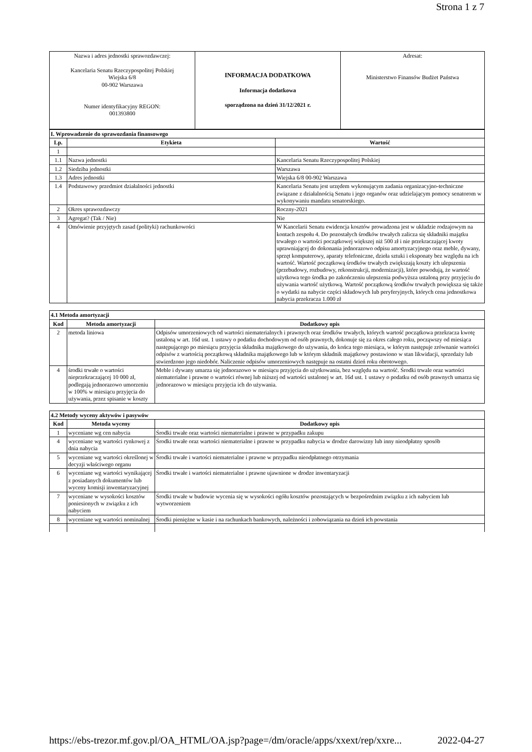Strona 1 z 7
| Nazwa i adres jednostki sprawozdawczej: Kancelaria Senatu Rzeczypospolitej Polskiej Wiejska 6/8 00-902 Warszawa Numer identyfikacyjny REGON: 001393800 | INFORMACJA DODATKOWA Informacja dodatkowa sporządzona na dzień 31/12/2021 r. | Adresat: Ministerstwo Finansów Budżet Państwa |
| I. Wprowadzenie do sprawozdania finansowego | | |
| Lp. | Etykieta | Wartość |
| 1 | | |
| 1.1 | Nazwa jednostki | Kancelaria Senatu Rzeczypospolitej Polskiej |
| 1.2 | Siedziba jednostki | Warszawa |
| 1.3 | Adres jednostki | Wiejska 6/8 00-902 Warszawa |
| 1.4 | Podstawowy przedmiot działalności jednostki | Kancelaria Senatu jest urzędem wykonującym zadania organizacyjno-techniczne związane z działalnością Senatu i jego organów oraz udzielającym pomocy senatorom w wykonywaniu mandatu senatorskiego. |
| 2 | Okres sprawozdawczy | Roczny-2021 |
| 3 | Agregat? (Tak / Nie) | Nie |
| 4 | Omówienie przyjętych zasad (polityki) rachunkowości | W Kancelarii Senatu ewidencja kosztów prowadzona jest w układzie rodzajowym na kontach zespołu 4. Do pozostałych środków trwałych zalicza się składniki majątku trwałego o wartości początkowej większej niż 500 zł i nie przekraczającej kwoty uprawniającej do dokonania jednorazowo odpisu amortyzacyjnego oraz meble, dywany, sprzęt komputerowy, aparaty telefoniczne, dzieła sztuki i eksponaty bez względu na ich wartość. Wartość początkową środków trwałych zwiększają koszty ich ulepszenia (przebudowy, rozbudowy, rekonstrukcji, modernizacji), które powodują, że wartość użytkowa tego środka po zakończeniu ulepszenia podwyższa ustaloną przy przyjęciu do używania wartość użytkową. Wartość początkową środków trwałych powiększa się także o wydatki na nabycie części składowych lub peryferyjnych, których cena jednostkowa nabycia przekracza 1.000 zł |
| 4.1 Metoda amortyzacji | | |
| Kod | Metoda amortyzacji | Dodatkowy opis |
| 2 | metoda liniowa | Odpisów umorzeniowych od wartości niematerialnych i prawnych oraz środków trwałych, których wartość początkowa przekracza kwotę ustaloną w art. 16d ust. 1 ustawy o podatku dochodowym od osób prawnych, dokonuje się za okres całego roku, począwszy od miesiąca następującego po miesiącu przyjęcia składnika majątkowego do używania, do końca tego miesiąca, w którym następuje zrównanie wartości odpisów z wartością początkową składnika majątkowego lub w którym składnik majątkowy postawiono w stan likwidacji, sprzedaży lub stwierdzono jego niedobór. Naliczenie odpisów umorzeniowych następuje na ostatni dzień roku obrotowego. |
| 4 | środki trwałe o wartości nieprzekraczającej 10 000 zł, podlegają jednorazowo umorzeniu w 100% w miesiącu przyjęcia do używania, przez spisanie w koszty | Meble i dywany umarza się jednorazowo w miesiącu przyjęcia do użytkowania, bez względu na wartość. Środki trwale oraz wartości niematerialne i prawne o wartości równej lub niższej od wartości ustalonej w art. 16d ust. 1 ustawy o podatku od osób prawnych umarza się jednorazowo w miesiącu przyjęcia ich do używania. |
| 4.2 Metody wyceny aktywów i pasywów | | |
| Kod | Metoda wyceny | Dodatkowy opis |
| 1 | wyceniane wg cen nabycia | Środki trwałe oraz wartości niematerialne i prawne w przypadku zakupu |
| 4 | wyceniane wg wartości rynkowej z dnia nabycia | Środki trwałe oraz wartości niematerialne i prawne w przypadku nabycia w drodze darowizny lub inny nieodpłatny sposób |
| 5 | wyceniane wg wartości określonej w decyzji właściwego organu | Środki trwałe i wartości niematerialne i prawne w przypadku nieodpłatnego otrzymania |
| 6 | wyceniane wg wartości wynikającej z posiadanych dokumentów lub wyceny komisji inwentaryzacyjnej | Środki trwałe i wartości niematerialne i prawne ujawnione w drodze inwentaryzacji |
| 7 | wyceniane w wysokości kosztów poniesionych w związku z ich nabyciem | Środki trwałe w budowie wycenia się w wysokości ogółu kosztów pozostających w bezpośrednim związku z ich nabyciem lub wytworzeniem |
| 8 | wyceniane wg wartości nominalnej | Środki pieniężne w kasie i na rachunkach bankowych, należności i zobowiązania na dzień ich powstania |
https://ebs-trezor.mf.gov.pl/OA_HTML/OA.jsp?page=/dm/oracle/apps/xxext/rep/xxre... 2022-04-27